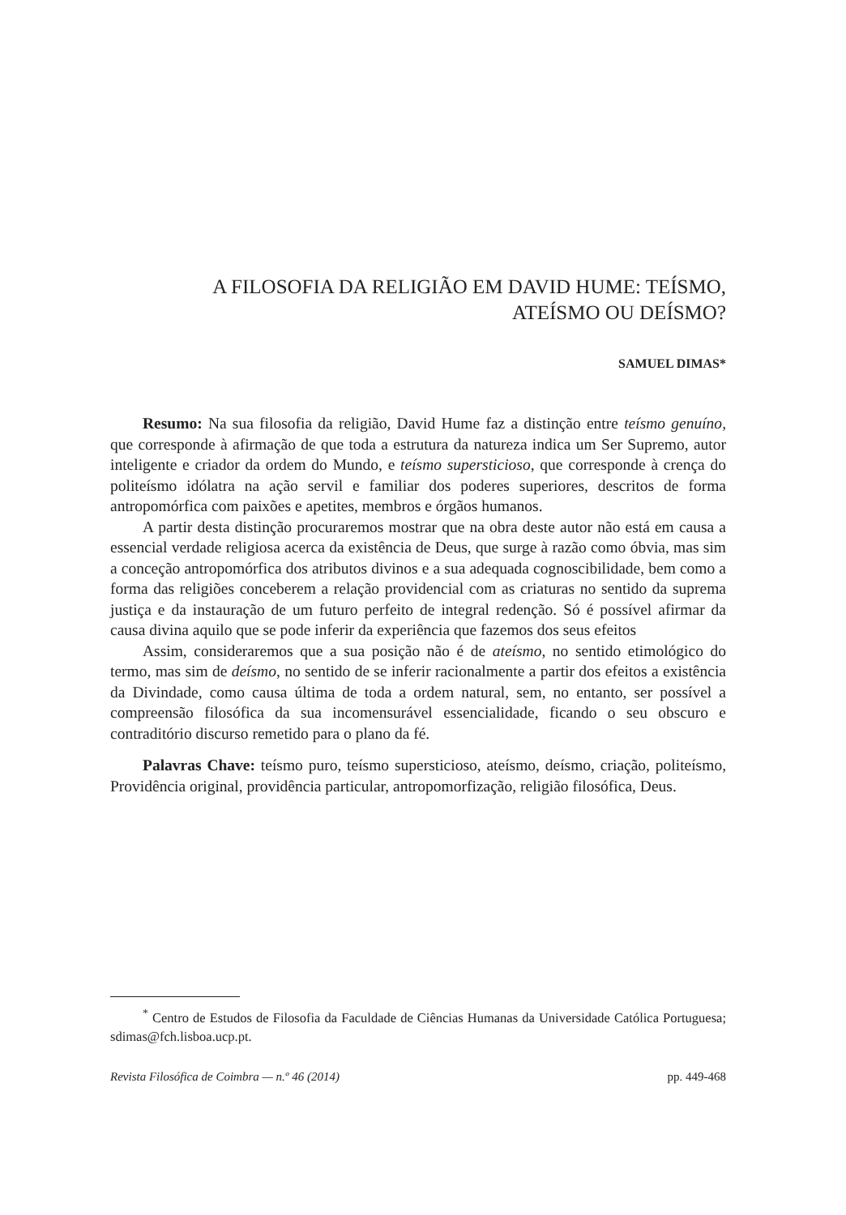A FILOSOFIA DA RELIGIÃO EM DAVID HUME: TEÍSMO,
ATEÍSMO OU DEÍSMO?
SAMUEL DIMAS*
Resumo: Na sua filosofia da religião, David Hume faz a distinção entre teísmo genuíno, que corresponde à afirmação de que toda a estrutura da natureza indica um Ser Supremo, autor inteligente e criador da ordem do Mundo, e teísmo supersticioso, que corresponde à crença do politeísmo idólatra na ação servil e familiar dos poderes superiores, descritos de forma antropomórfica com paixões e apetites, membros e órgãos humanos.
A partir desta distinção procuraremos mostrar que na obra deste autor não está em causa a essencial verdade religiosa acerca da existência de Deus, que surge à razão como óbvia, mas sim a conceção antropomórfica dos atributos divinos e a sua adequada cognoscibilidade, bem como a forma das religiões conceberem a relação providencial com as criaturas no sentido da suprema justiça e da instauração de um futuro perfeito de integral redenção. Só é possível afirmar da causa divina aquilo que se pode inferir da experiência que fazemos dos seus efeitos
Assim, consideraremos que a sua posição não é de ateísmo, no sentido etimológico do termo, mas sim de deísmo, no sentido de se inferir racionalmente a partir dos efeitos a existência da Divindade, como causa última de toda a ordem natural, sem, no entanto, ser possível a compreensão filosófica da sua incomensurável essencialidade, ficando o seu obscuro e contraditório discurso remetido para o plano da fé.
Palavras Chave: teísmo puro, teísmo supersticioso, ateísmo, deísmo, criação, politeísmo, Providência original, providência particular, antropomorfização, religião filosófica, Deus.
<sup>*</sup> Centro de Estudos de Filosofia da Faculdade de Ciências Humanas da Universidade Católica Portuguesa; sdimas@fch.lisboa.ucp.pt.
Revista Filosófica de Coimbra — n.º 46 (2014) pp. 449-468